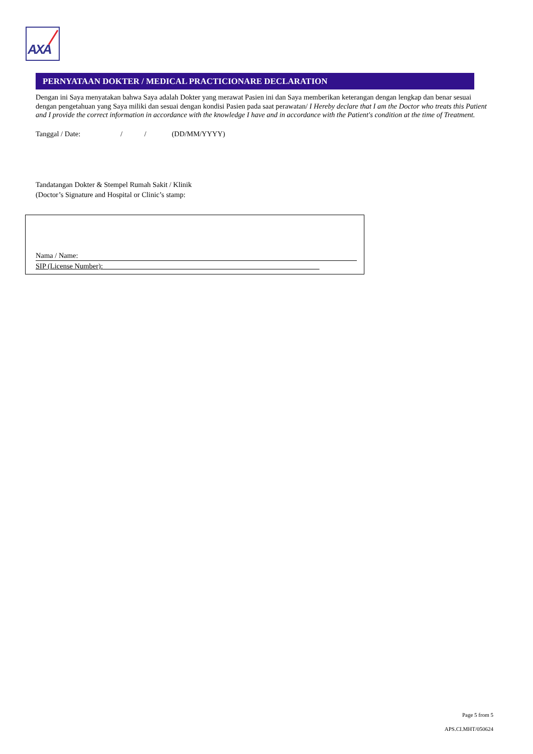AXA
PERNYATAAN DOKTER / MEDICAL PRACTICIONARE DECLARATION
Dengan ini Saya menyatakan bahwa Saya adalah Dokter yang merawat Pasien ini dan Saya memberikan keterangan dengan lengkap dan benar sesuai dengan pengetahuan yang Saya miliki dan sesuai dengan kondisi Pasien pada saat perawatan/ I Hereby declare that I am the Doctor who treats this Patient and I provide the correct information in accordance with the knowledge I have and in accordance with the Patient's condition at the time of Treatment.
Tanggal / Date: / / (DD/MM/YYYY)
Tandatangan Dokter & Stempel Rumah Sakit / Klinik
(Doctor’s Signature and Hospital or Clinic’s stamp:
Nama / Name:
SIP (License Number): ___________________________________________________________
Page 5 from 5
APS.CI.MHT/050624